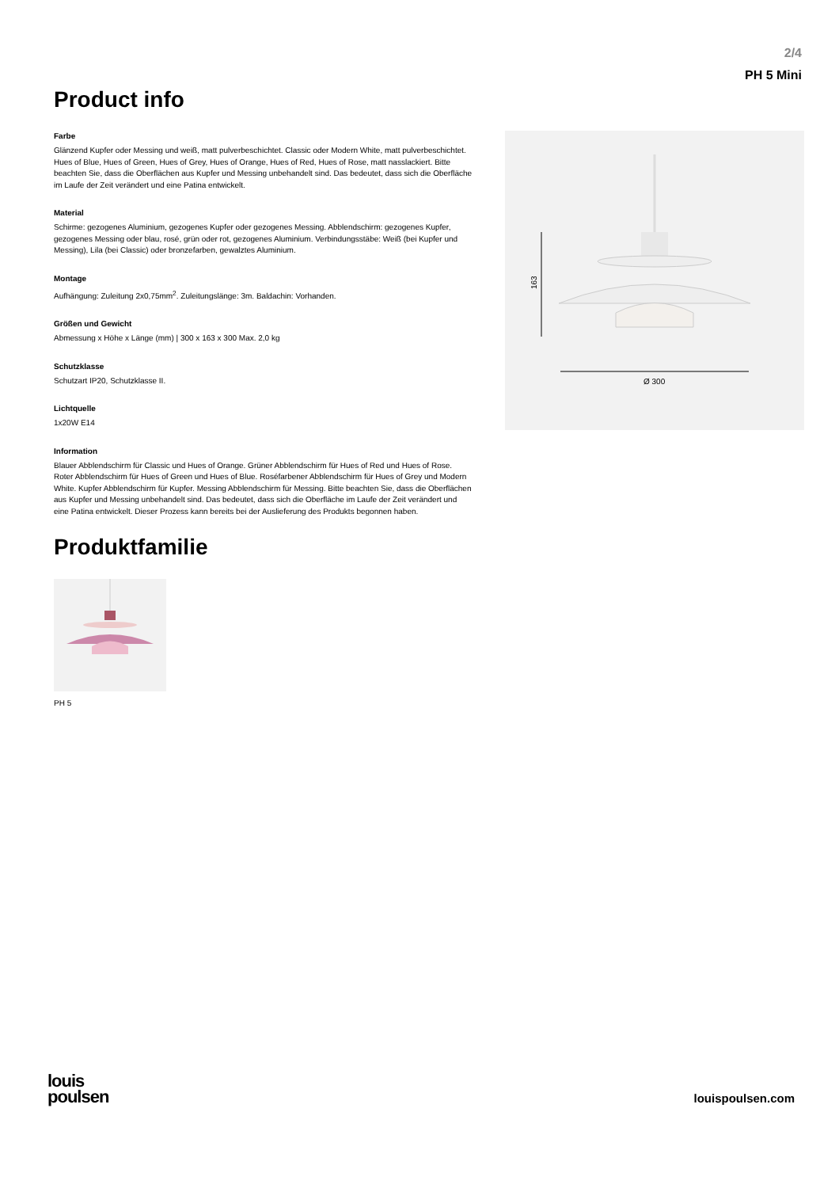2/4
PH 5 Mini
Product info
Farbe
Glänzend Kupfer oder Messing und weiß, matt pulverbeschichtet. Classic oder Modern White, matt pulverbeschichtet. Hues of Blue, Hues of Green, Hues of Grey, Hues of Orange, Hues of Red, Hues of Rose, matt nasslackiert. Bitte beachten Sie, dass die Oberflächen aus Kupfer und Messing unbehandelt sind. Das bedeutet, dass sich die Oberfläche im Laufe der Zeit verändert und eine Patina entwickelt.
Material
Schirme: gezogenes Aluminium, gezogenes Kupfer oder gezogenes Messing. Abblendschirm: gezogenes Kupfer, gezogenes Messing oder blau, rosé, grün oder rot, gezogenes Aluminium. Verbindungsstäbe: Weiß (bei Kupfer und Messing), Lila (bei Classic) oder bronzefarben, gewalztes Aluminium.
Montage
Aufhängung: Zuleitung 2x0,75mm<sup>2</sup>. Zuleitungslänge: 3m. Baldachin: Vorhanden.
Größen und Gewicht
Abmessung x Höhe x Länge (mm) | 300 x 163 x 300 Max. 2,0 kg
Schutzklasse
Schutzart IP20, Schutzklasse II.
Lichtquelle
1x20W E14
Information
Blauer Abblendschirm für Classic und Hues of Orange. Grüner Abblendschirm für Hues of Red und Hues of Rose. Roter Abblendschirm für Hues of Green und Hues of Blue. Roséfarbener Abblendschirm für Hues of Grey und Modern White. Kupfer Abblendschirm für Kupfer. Messing Abblendschirm für Messing. Bitte beachten Sie, dass die Oberflächen aus Kupfer und Messing unbehandelt sind. Das bedeutet, dass sich die Oberfläche im Laufe der Zeit verändert und eine Patina entwickelt. Dieser Prozess kann bereits bei der Auslieferung des Produkts begonnen haben.
Produktfamilie
PH 5
163
Ø 300
louis
poulsen
louispoulsen.com